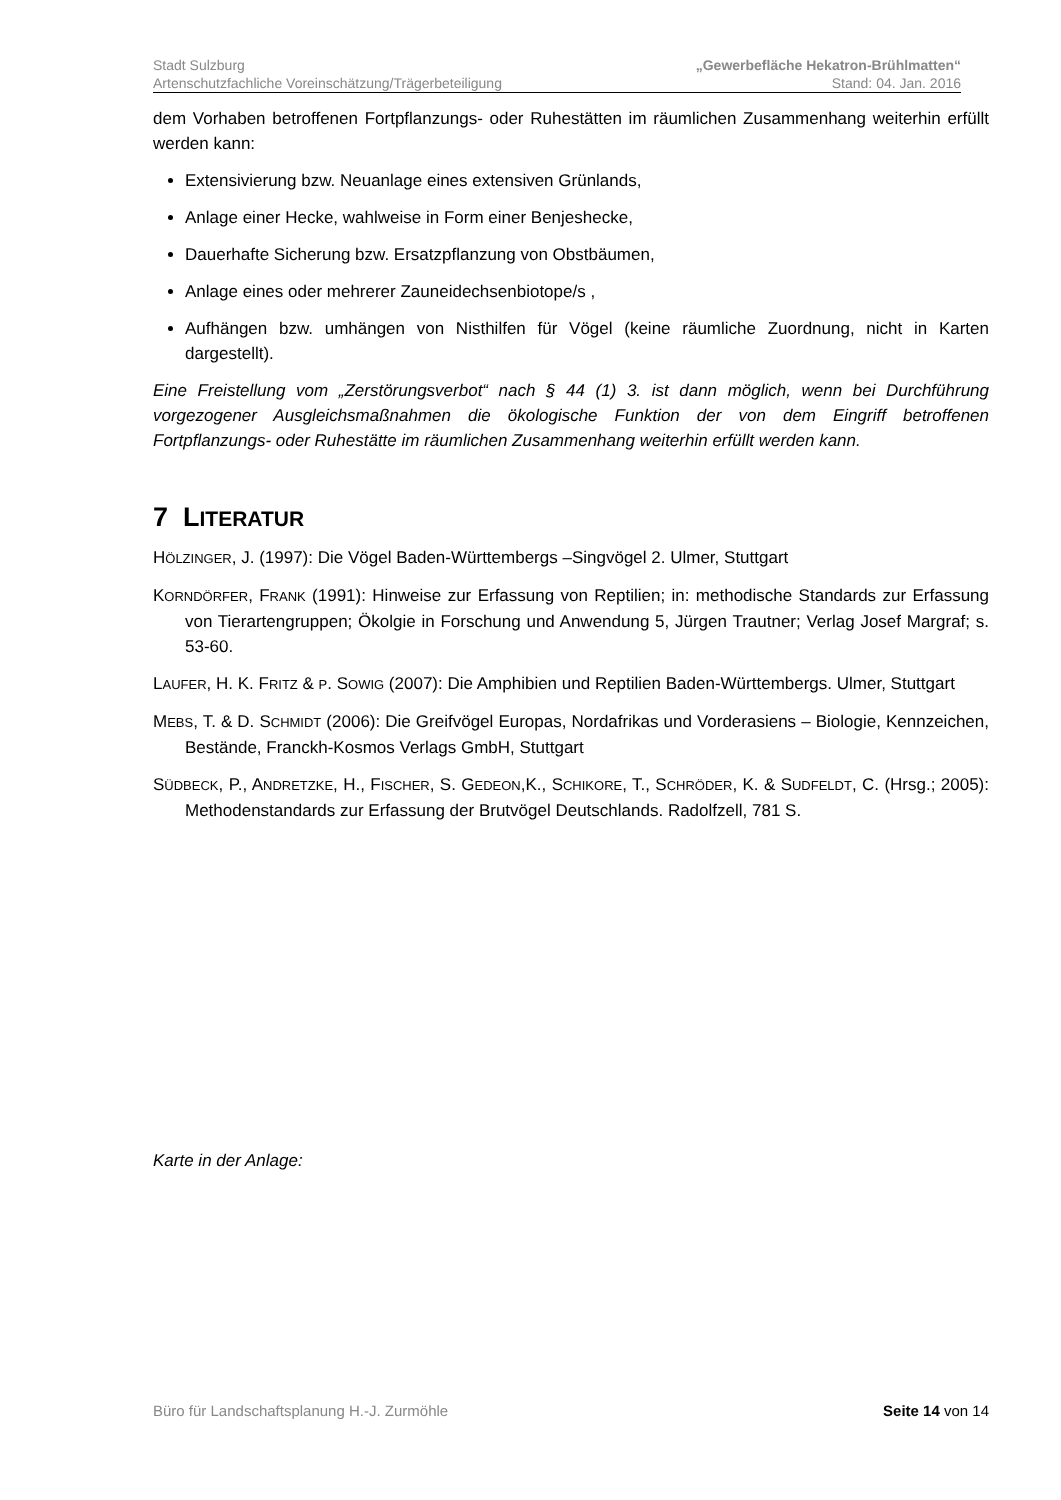Stadt Sulzburg „Gewerbefläche Hekatron-Brühlmatten“
Artenschutzfachliche Voreinschätzung/Trägerbeteiligung Stand: 04. Jan. 2016
dem Vorhaben betroffenen Fortpflanzungs- oder Ruhestätten im räumlichen Zusammenhang weiterhin erfüllt werden kann:
Extensivierung bzw. Neuanlage eines extensiven Grünlands,
Anlage einer Hecke, wahlweise in Form einer Benjeshecke,
Dauerhafte Sicherung bzw. Ersatzpflanzung von Obstbäumen,
Anlage eines oder mehrerer Zauneidechsenbiotope/s ,
Aufhängen bzw. umhängen von Nisthilfen für Vögel (keine räumliche Zuordnung, nicht in Karten dargestellt).
Eine Freistellung vom „Zerstörungsverbot“ nach § 44 (1) 3. ist dann möglich, wenn bei Durchführung vorgezogener Ausgleichsmaßnahmen die ökologische Funktion der von dem Eingriff betroffenen Fortpflanzungs- oder Ruhestätte im räumlichen Zusammenhang weiterhin erfüllt werden kann.
7 LITERATUR
HÖLZINGER, J. (1997): Die Vögel Baden-Württembergs –Singvögel 2. Ulmer, Stuttgart
KORNDÖRFER, FRANK (1991): Hinweise zur Erfassung von Reptilien; in: methodische Standards zur Erfassung von Tierartengruppen; Ökolgie in Forschung und Anwendung 5, Jürgen Trautner; Verlag Josef Margraf; s. 53-60.
LAUFER, H. K. FRITZ & P. SOWIG (2007): Die Amphibien und Reptilien Baden-Württembergs. Ulmer, Stuttgart
MEBS, T. & D. SCHMIDT (2006): Die Greifvögel Europas, Nordafrikas und Vorderasiens – Biologie, Kennzeichen, Bestände, Franckh-Kosmos Verlags GmbH, Stuttgart
SÜDBECK, P., ANDRETZKE, H., FISCHER, S. GEDEON,K., SCHIKORE, T., SCHRÖDER, K. & SUDFELDT, C. (Hrsg.; 2005): Methodenstandards zur Erfassung der Brutvögel Deutschlands. Radolfzell, 781 S.
Karte in der Anlage:
Büro für Landschaftsplanung H.-J. Zurmöhle Seite 14 von 14